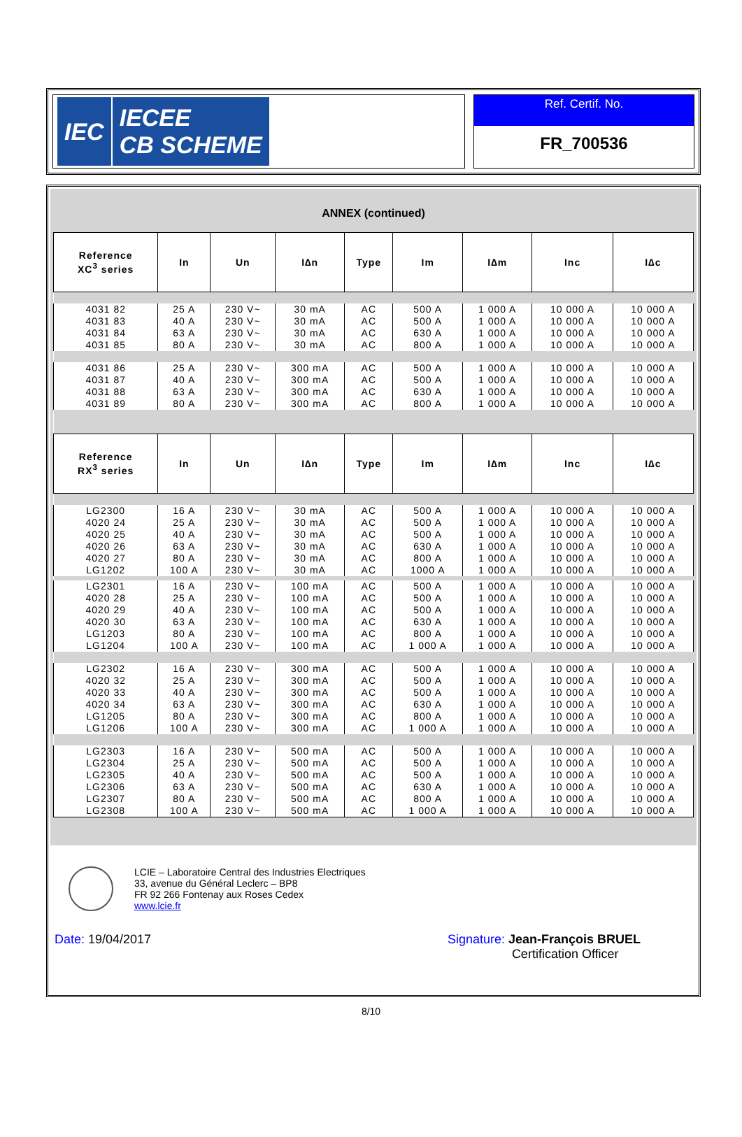IEC
IECEE
CB SCHEME
Ref. Certif. No.
FR_700536
ANNEX (continued)
| Reference XC<sup>3</sup> series | In | Un | I∆n | Type | Im | I∆m | Inc | I∆c |
| --- | --- | --- | --- | --- | --- | --- | --- | --- |
| 4031 82 | 25 A | 230 V~ | 30 mA | AC | 500 A | 1 000 A | 10 000 A | 10 000 A |
| 4031 83 | 40 A | 230 V~ | 30 mA | AC | 500 A | 1 000 A | 10 000 A | 10 000 A |
| 4031 84 | 63 A | 230 V~ | 30 mA | AC | 630 A | 1 000 A | 10 000 A | 10 000 A |
| 4031 85 | 80 A | 230 V~ | 30 mA | AC | 800 A | 1 000 A | 10 000 A | 10 000 A |
| 4031 86 | 25 A | 230 V~ | 300 mA | AC | 500 A | 1 000 A | 10 000 A | 10 000 A |
| 4031 87 | 40 A | 230 V~ | 300 mA | AC | 500 A | 1 000 A | 10 000 A | 10 000 A |
| 4031 88 | 63 A | 230 V~ | 300 mA | AC | 630 A | 1 000 A | 10 000 A | 10 000 A |
| 4031 89 | 80 A | 230 V~ | 300 mA | AC | 800 A | 1 000 A | 10 000 A | 10 000 A |
| Reference RX<sup>3</sup> series | In | Un | I∆n | Type | Im | I∆m | Inc | I∆c |
| LG2300 | 16 A | 230 V~ | 30 mA | AC | 500 A | 1 000 A | 10 000 A | 10 000 A |
| 4020 24 | 25 A | 230 V~ | 30 mA | AC | 500 A | 1 000 A | 10 000 A | 10 000 A |
| 4020 25 | 40 A | 230 V~ | 30 mA | AC | 500 A | 1 000 A | 10 000 A | 10 000 A |
| 4020 26 | 63 A | 230 V~ | 30 mA | AC | 630 A | 1 000 A | 10 000 A | 10 000 A |
| 4020 27 | 80 A | 230 V~ | 30 mA | AC | 800 A | 1 000 A | 10 000 A | 10 000 A |
| LG1202 | 100 A | 230 V~ | 30 mA | AC | 1000 A | 1 000 A | 10 000 A | 10 000 A |
| LG2301 | 16 A | 230 V~ | 100 mA | AC | 500 A | 1 000 A | 10 000 A | 10 000 A |
| 4020 28 | 25 A | 230 V~ | 100 mA | AC | 500 A | 1 000 A | 10 000 A | 10 000 A |
| 4020 29 | 40 A | 230 V~ | 100 mA | AC | 500 A | 1 000 A | 10 000 A | 10 000 A |
| 4020 30 | 63 A | 230 V~ | 100 mA | AC | 630 A | 1 000 A | 10 000 A | 10 000 A |
| LG1203 | 80 A | 230 V~ | 100 mA | AC | 800 A | 1 000 A | 10 000 A | 10 000 A |
| LG1204 | 100 A | 230 V~ | 100 mA | AC | 1 000 A | 1 000 A | 10 000 A | 10 000 A |
| LG2302 | 16 A | 230 V~ | 300 mA | AC | 500 A | 1 000 A | 10 000 A | 10 000 A |
| 4020 32 | 25 A | 230 V~ | 300 mA | AC | 500 A | 1 000 A | 10 000 A | 10 000 A |
| 4020 33 | 40 A | 230 V~ | 300 mA | AC | 500 A | 1 000 A | 10 000 A | 10 000 A |
| 4020 34 | 63 A | 230 V~ | 300 mA | AC | 630 A | 1 000 A | 10 000 A | 10 000 A |
| LG1205 | 80 A | 230 V~ | 300 mA | AC | 800 A | 1 000 A | 10 000 A | 10 000 A |
| LG1206 | 100 A | 230 V~ | 300 mA | AC | 1 000 A | 1 000 A | 10 000 A | 10 000 A |
| LG2303 | 16 A | 230 V~ | 500 mA | AC | 500 A | 1 000 A | 10 000 A | 10 000 A |
| LG2304 | 25 A | 230 V~ | 500 mA | AC | 500 A | 1 000 A | 10 000 A | 10 000 A |
| LG2305 | 40 A | 230 V~ | 500 mA | AC | 500 A | 1 000 A | 10 000 A | 10 000 A |
| LG2306 | 63 A | 230 V~ | 500 mA | AC | 630 A | 1 000 A | 10 000 A | 10 000 A |
| LG2307 | 80 A | 230 V~ | 500 mA | AC | 800 A | 1 000 A | 10 000 A | 10 000 A |
| LG2308 | 100 A | 230 V~ | 500 mA | AC | 1 000 A | 1 000 A | 10 000 A | 10 000 A |
LCIE – Laboratoire Central des Industries Electriques
33, avenue du Général Leclerc – BP8
FR 92 266 Fontenay aux Roses Cedex
www.lcie.fr
Date: 19/04/2017 Signature: Jean-François BRUEL
Certification Officer
8/10